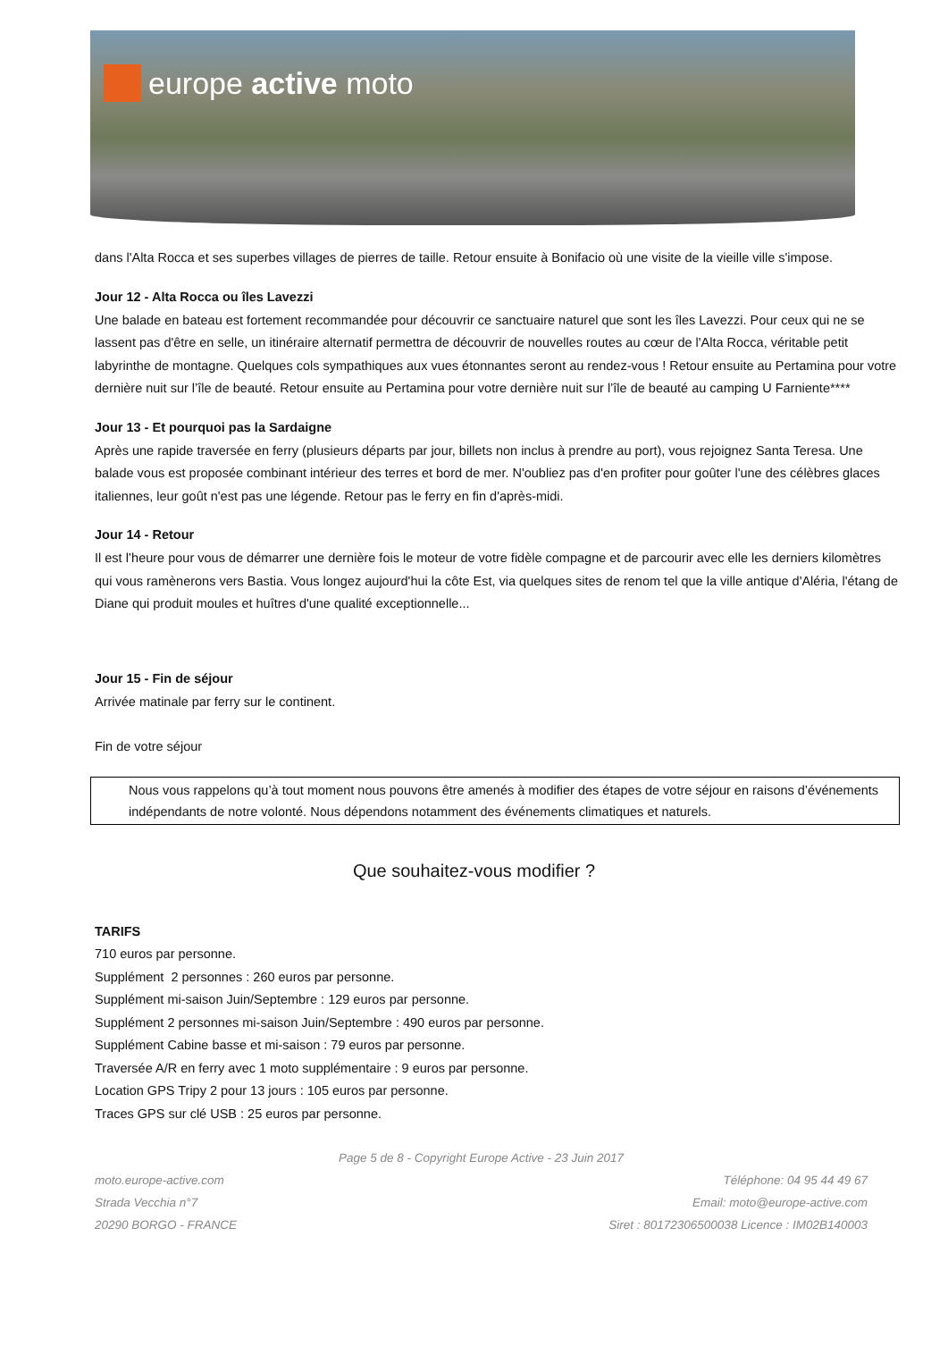europe active moto
dans l'Alta Rocca et ses superbes villages de pierres de taille. Retour ensuite à Bonifacio où une visite de la vieille ville s'impose.
Jour 12 - Alta Rocca ou îles Lavezzi
Une balade en bateau est fortement recommandée pour découvrir ce sanctuaire naturel que sont les îles Lavezzi. Pour ceux qui ne se lassent pas d'être en selle, un itinéraire alternatif permettra de découvrir de nouvelles routes au cœur de l'Alta Rocca, véritable petit labyrinthe de montagne. Quelques cols sympathiques aux vues étonnantes seront au rendez-vous ! Retour ensuite au Pertamina pour votre dernière nuit sur l’île de beauté. Retour ensuite au Pertamina pour votre dernière nuit sur l’île de beauté au camping U Farniente****
Jour 13 - Et pourquoi pas la Sardaigne
Après une rapide traversée en ferry (plusieurs départs par jour, billets non inclus à prendre au port), vous rejoignez Santa Teresa. Une balade vous est proposée combinant intérieur des terres et bord de mer. N'oubliez pas d'en profiter pour goûter l'une des célèbres glaces italiennes, leur goût n'est pas une légende. Retour pas le ferry en fin d'après-midi.
Jour 14 - Retour
Il est l’heure pour vous de démarrer une dernière fois le moteur de votre fidèle compagne et de parcourir avec elle les derniers kilomètres qui vous ramènerons vers Bastia. Vous longez aujourd'hui la côte Est, via quelques sites de renom tel que la ville antique d'Aléria, l'étang de Diane qui produit moules et huîtres d'une qualité exceptionnelle...
Jour 15 - Fin de séjour
Arrivée matinale par ferry sur le continent.
Fin de votre séjour
Nous vous rappelons qu’à tout moment nous pouvons être amenés à modifier des étapes de votre séjour en raisons d’événements indépendants de notre volonté. Nous dépendons notamment des événements climatiques et naturels.
Que souhaitez-vous modifier ?
TARIFS
710 euros par personne.
Supplément 2 personnes : 260 euros par personne.
Supplément mi-saison Juin/Septembre : 129 euros par personne.
Supplément 2 personnes mi-saison Juin/Septembre : 490 euros par personne.
Supplément Cabine basse et mi-saison : 79 euros par personne.
Traversée A/R en ferry avec 1 moto supplémentaire : 9 euros par personne.
Location GPS Tripy 2 pour 13 jours : 105 euros par personne.
Traces GPS sur clé USB : 25 euros par personne.
Page 5 de 8 - Copyright Europe Active - 23 Juin 2017
moto.europe-active.com Téléphone: 04 95 44 49 67
Strada Vecchia n°7 Email: moto@europe-active.com
20290 BORGO - FRANCE Siret : 80172306500038 Licence : IM02B140003